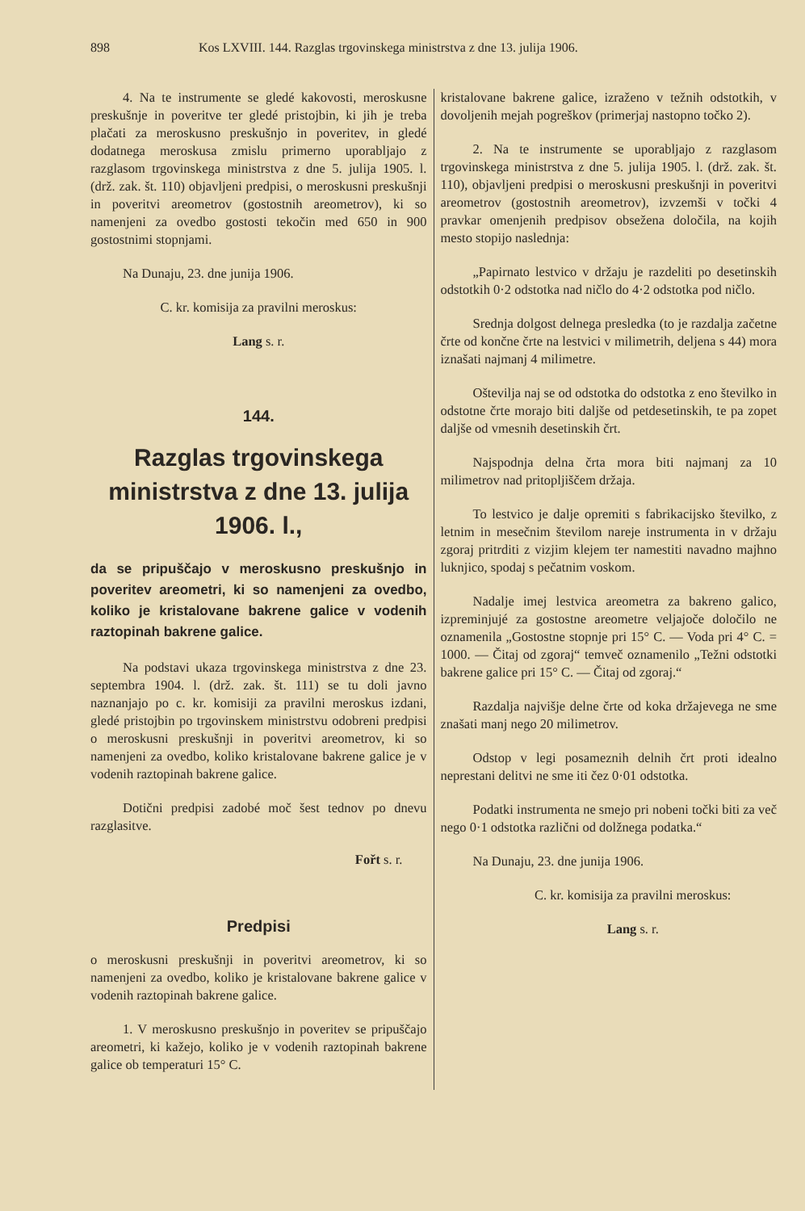898 Kos LXVIII. 144. Razglas trgovinskega ministrstva z dne 13. julija 1906.
4. Na te instrumente se gledé kakovosti, meroskusne preskušnje in poveritve ter gledé pristojbin, ki jih je treba plačati za meroskusno preskušnjo in poveritev, in gledé dodatnega meroskusa zmislu primerno uporabljajo z razglasom trgovinskega ministrstva z dne 5. julija 1905. l. (drž. zak. št. 110) objavljeni predpisi, o meroskusni preskušnji in poveritvi areometrov (gostostnih areometrov), ki so namenjeni za ovedbo gostosti tekočin med 650 in 900 gostostnimi stopnjami.
Na Dunaju, 23. dne junija 1906.
C. kr. komisija za pravilni meroskus:
Lang s. r.
144.
Razglas trgovinskega ministrstva z dne 13. julija 1906. l.,
da se pripuščajo v meroskusno preskušnjo in poveritev areometri, ki so namenjeni za ovedbo, koliko je kristalovane bakrene galice v vodenih raztopinah bakrene galice.
Na podstavi ukaza trgovinskega ministrstva z dne 23. septembra 1904. l. (drž. zak. št. 111) se tu doli javno naznanjajo po c. kr. komisiji za pravilni meroskus izdani, gledé pristojbin po trgovinskem ministrstvu odobreni predpisi o meroskusni preskušnji in poveritvi areometrov, ki so namenjeni za ovedbo, koliko kristalovane bakrene galice je v vodenih raztopinah bakrene galice.
Dotični predpisi zadobé moč šest tednov po dnevu razglasitve.
Fořt s. r.
Predpisi
o meroskusni preskušnji in poveritvi areometrov, ki so namenjeni za ovedbo, koliko je kristalovane bakrene galice v vodenih raztopinah bakrene galice.
1. V meroskusno preskušnjo in poveritev se pripuščajo areometri, ki kažejo, koliko je v vodenih raztopinah bakrene galice ob temperaturi 15° C.
kristalovane bakrene galice, izraženo v težnih odstotkih, v dovoljenih mejah pogreškov (primerjaj nastopno točko 2).
2. Na te instrumente se uporabljajo z razglasom trgovinskega ministrstva z dne 5. julija 1905. l. (drž. zak. št. 110), objavljeni predpisi o meroskusni preskušnji in poveritvi areometrov (gostostnih areometrov), izvzemši v točki 4 pravkar omenjenih predpisov obsežena določila, na kojih mesto stopijo naslednja:
„Papirnato lestvico v držaju je razdeliti po desetinskih odstotkih 0·2 odstotka nad ničlo do 4·2 odstotka pod ničlo.
Srednja dolgost delnega presledka (to je razdalja začetne črte od končne črte na lestvici v milimetrih, deljena s 44) mora iznašati najmanj 4 milimetre.
Oštevilja naj se od odstotka do odstotka z eno številko in odstotne črte morajo biti daljše od petdesetinskih, te pa zopet daljše od vmesnih desetinskih črt.
Najspodnja delna črta mora biti najmanj za 10 milimetrov nad pritopljiščem držaja.
To lestvico je dalje opremiti s fabrikacijsko številko, z letnim in mesečnim številom nareje instrumenta in v držaju zgoraj pritrditi z vizjim klejem ter namestiti navadno majhno luknjico, spodaj s pečatnim voskom.
Nadalje imej lestvica areometra za bakreno galico, izpreminjujé za gostostne areometre veljajoče določilo ne oznamenila „Gostostne stopnje pri 15° C. — Voda pri 4° C. = 1000. — Čitaj od zgoraj“ temveč oznamenilo „Težni odstotki bakrene galice pri 15° C. — Čitaj od zgoraj.“
Razdalja najvišje delne črte od koka držajevega ne sme znašati manj nego 20 milimetrov.
Odstop v legi posameznih delnih črt proti idealno neprestani delitvi ne sme iti čez 0·01 odstotka.
Podatki instrumenta ne smejo pri nobeni točki biti za več nego 0·1 odstotka različni od dolžnega podatka.“
Na Dunaju, 23. dne junija 1906.
C. kr. komisija za pravilni meroskus:
Lang s. r.